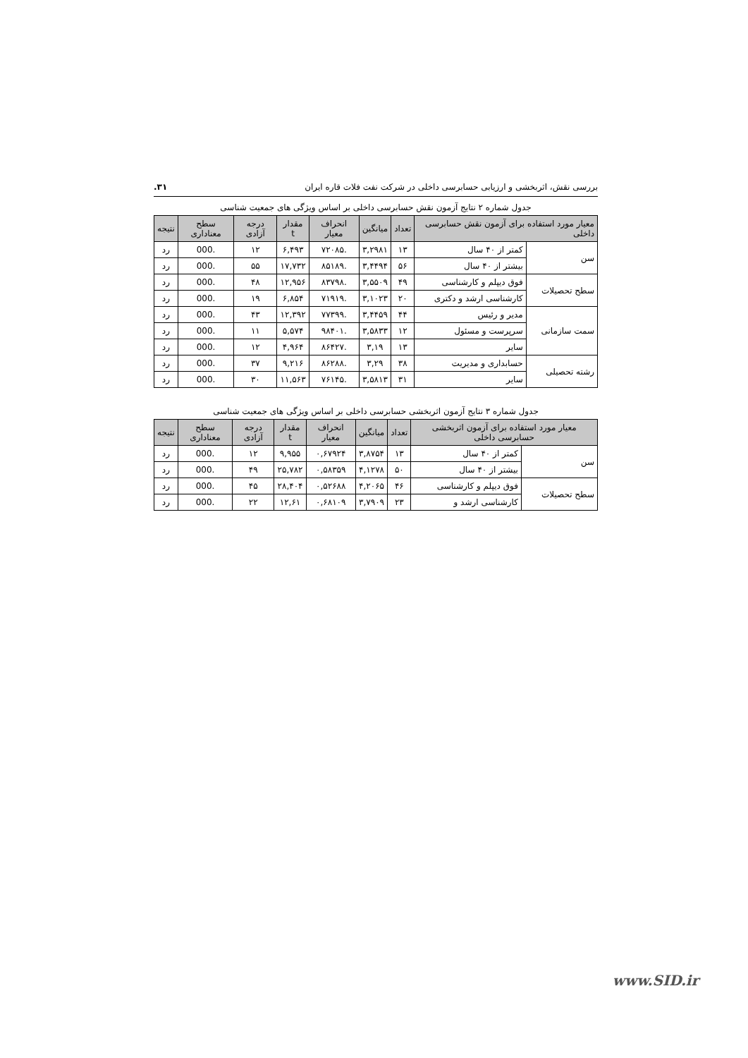بررسی نقش، اثربخشی و ارزیابی حسابرسی داخلی در شرکت نفت فلات قاره ایران ۳۱.
جدول شماره ۲ نتایج آزمون نقش حسابرسی داخلی بر اساس ویژگی های جمعیت شناسی
| معیار مورد استفاده برای آزمون نقش حسابرسی داخلی | | تعداد | میانگین | انحراف معیار | مقدار t | درجه آزادی | سطح معناداری | نتیجه |
| --- | --- | --- | --- | --- | --- | --- | --- | --- |
| سن | کمتر از ۴۰ سال | ۱۳ | ۳,۲۹۸۱ | .۷۲۰۸۵ | ۶,۴۹۳ | ۱۲ | .000 | رد |
| | بیشتر از ۴۰ سال | ۵۶ | ۳,۴۴۹۴ | .۸۵۱۸۹ | ۱۷,۷۳۲ | ۵۵ | .000 | رد |
| سطح تحصیلات | فوق دیپلم و کارشناسی | ۴۹ | ۳,۵۵۰۹ | .۸۳۷۹۸ | ۱۲,۹۵۶ | ۴۸ | .000 | رد |
| | کارشناسی ارشد و دکتری | ۲۰ | ۳,۱۰۲۳ | .۷۱۹۱۹ | ۶,۸۵۴ | ۱۹ | .000 | رد |
| سمت سازمانی | مدیر و رئیس | ۴۴ | ۳,۴۴۵۹ | .۷۷۳۹۹ | ۱۲,۳۹۲ | ۴۳ | .000 | رد |
| | سرپرست و مسئول | ۱۲ | ۳,۵۸۳۳ | .۹۸۴۰۱ | ۵,۵۷۴ | ۱۱ | .000 | رد |
| | سایر | ۱۳ | ۳,۱۹ | .۸۶۴۲۷ | ۴,۹۶۴ | ۱۲ | .000 | رد |
| رشته تحصیلی | حسابداری و مدیریت | ۳۸ | ۳,۲۹ | .۸۶۲۸۸ | ۹,۲۱۶ | ۳۷ | .000 | رد |
| | سایر | ۳۱ | ۳,۵۸۱۳ | .۷۶۱۴۵ | ۱۱,۵۶۳ | ۳۰ | .000 | رد |
جدول شماره ۳ نتایج آزمون اثربخشی حسابرسی داخلی بر اساس ویژگی های جمعیت شناسی
| معیار مورد استفاده برای آزمون اثربخشی حسابرسی داخلی | | تعداد | میانگین | انحراف معیار | مقدار t | درجه آزادی | سطح معناداری | نتیجه |
| --- | --- | --- | --- | --- | --- | --- | --- | --- |
| سن | کمتر از ۴۰ سال | ۱۳ | ۳,۸۷۵۴ | ۰,۶۷۹۲۴ | ۹,۹۵۵ | ۱۲ | .000 | رد |
| | بیشتر از ۴۰ سال | ۵۰ | ۴,۱۲۷۸ | ۰,۵۸۳۵۹ | ۲۵,۷۸۲ | ۴۹ | .000 | رد |
| سطح تحصیلات | فوق دیپلم و کارشناسی | ۴۶ | ۴,۲۰۶۵ | ۰,۵۲۶۸۸ | ۲۸,۴۰۴ | ۴۵ | .000 | رد |
| | کارشناسی ارشد و | ۲۳ | ۳,۷۹۰۹ | ۰,۶۸۱۰۹ | ۱۲,۶۱ | ۲۲ | .000 | رد |
www.SID.ir